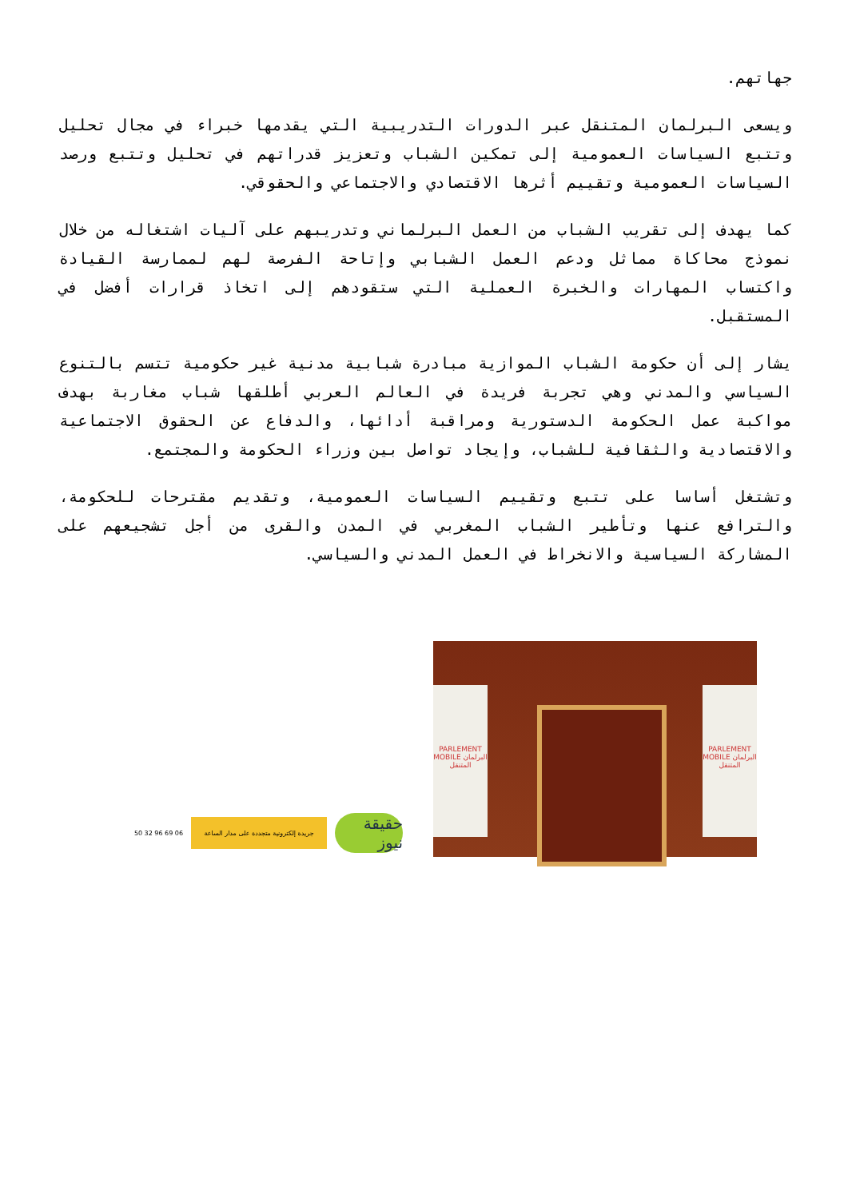جهاتهم.
ويسعى البرلمان المتنقل عبر الدورات التدريبية التي يقدمها خبراء في مجال تحليل وتتبع السياسات العمومية إلى تمكين الشباب وتعزيز قدراتهم في تحليل وتتبع ورصد السياسات العمومية وتقييم أثرها الاقتصادي والاجتماعي والحقوقي.
كما يهدف إلى تقريب الشباب من العمل البرلماني وتدريبهم على آليات اشتغاله من خلال نموذج محاكاة مماثل ودعم العمل الشبابي وإتاحة الفرصة لهم لممارسة القيادة واكتساب المهارات والخبرة العملية التي ستقودهم إلى اتخاذ قرارات أفضل في المستقبل.
يشار إلى أن حكومة الشباب الموازية مبادرة شبابية مدنية غير حكومية تتسم بالتنوع السياسي والمدني وهي تجربة فريدة في العالم العربي أطلقها شباب مغاربة بهدف مواكبة عمل الحكومة الدستورية ومراقبة أدائها، والدفاع عن الحقوق الاجتماعية والاقتصادية والثقافية للشباب، وإيجاد تواصل بين وزراء الحكومة والمجتمع.
وتشتغل أساسا على تتبع وتقييم السياسات العمومية، وتقديم مقترحات للحكومة، والترافع عنها وتأطير الشباب المغربي في المدن والقرى من أجل تشجيعهم على المشاركة السياسية والانخراط في العمل المدني والسياسي.
حقيقة نيوز
جريدة إلكترونية متجددة على مدار الساعة
06 69 96 32 50
PARLEMENT MOBILE البرلمان المتنقل
PARLEMENT MOBILE البرلمان المتنقل